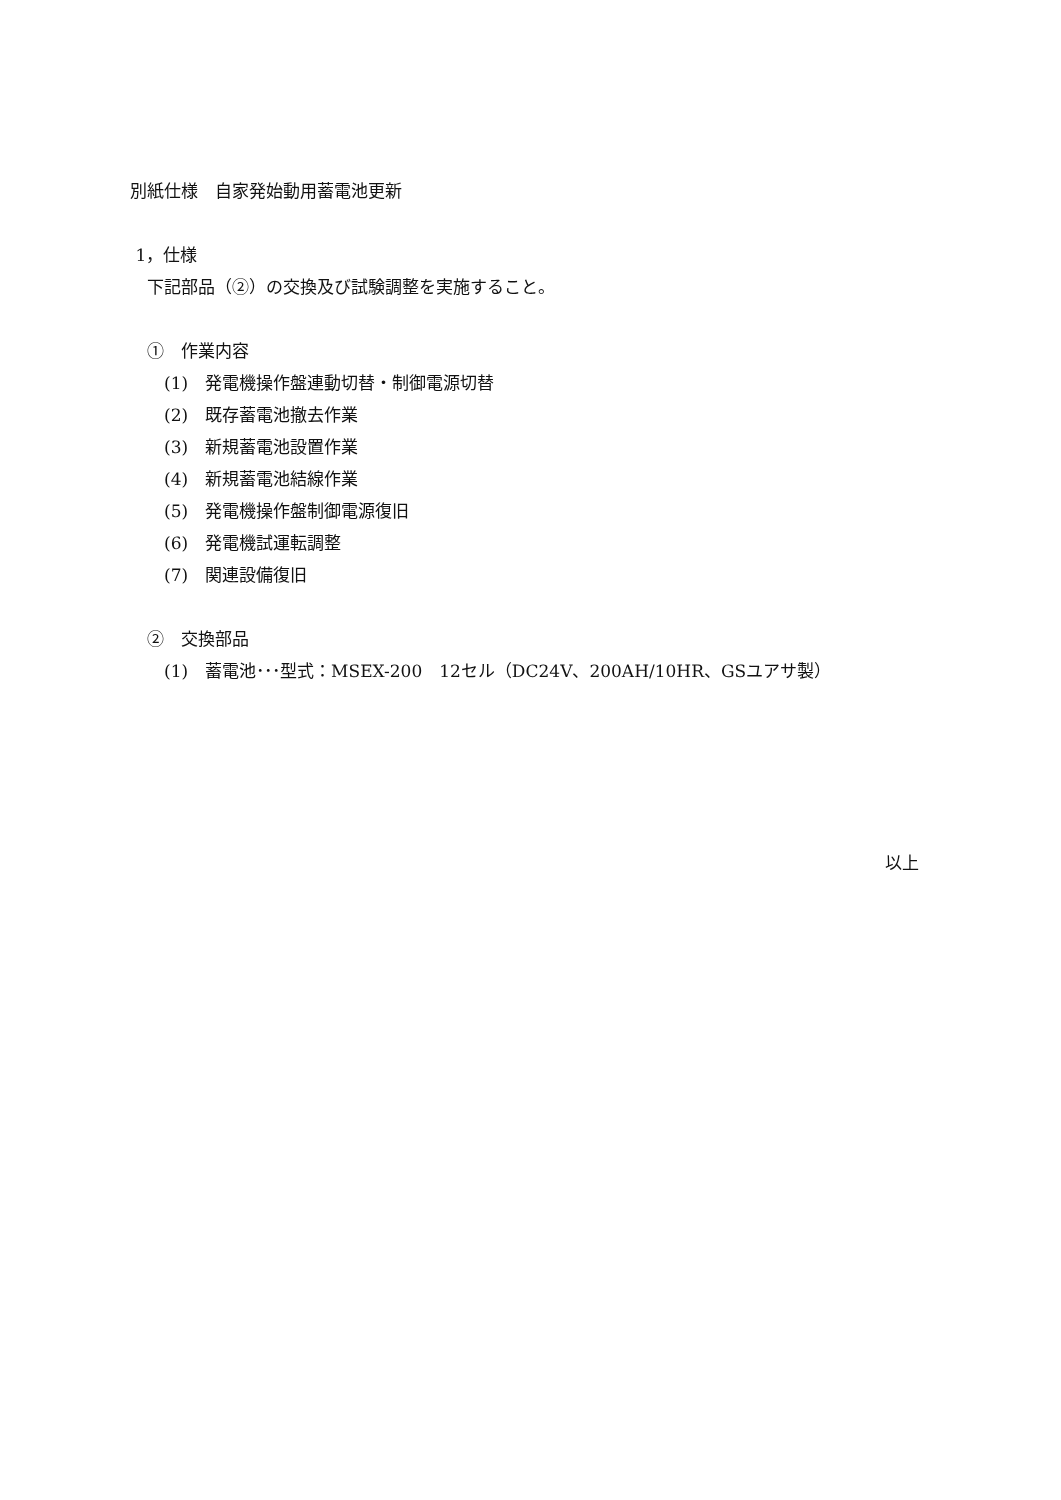別紙仕様　自家発始動用蓄電池更新
1，仕様
　下記部品（②）の交換及び試験調整を実施すること。
　①　作業内容
　　(1)　発電機操作盤連動切替・制御電源切替
　　(2)　既存蓄電池撤去作業
　　(3)　新規蓄電池設置作業
　　(4)　新規蓄電池結線作業
　　(5)　発電機操作盤制御電源復旧
　　(6)　発電機試運転調整
　　(7)　関連設備復旧
　②　交換部品
　　(1)　蓄電池･･･型式：MSEX-200　12セル（DC24V、200AH/10HR、GSユアサ製）
以上